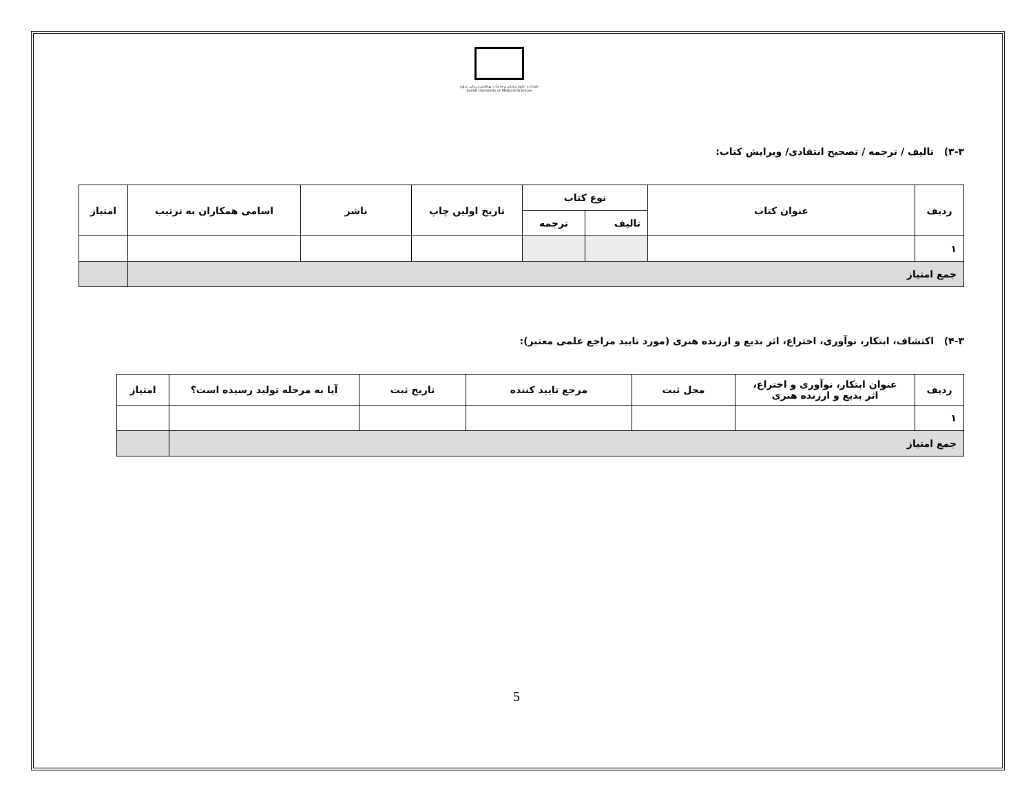دانشکده علوم پزشکی و خدمات بهداشتی درمانی ساوه
Saveh University of Medical Sciences
۳-۳) تالیف / ترجمه / تصحیح انتقادی/ ویرایش کتاب:
| ردیف | عنوان کتاب | نوع کتاب | | تاریخ اولین چاپ | ناشر | اسامی همکاران به ترتیب | امتیاز |
| --- | --- | --- | --- | --- | --- | --- | --- |
| | | تالیف | ترجمه | | | | |
| ۱ | | | | | | | |
| جمع امتیاز | | | | | | | |
۴-۳) اکتشاف، ابتکار، نوآوری، اختراع، اثر بدیع و ارزنده هنری (مورد تایید مراجع علمی معتبر):
| ردیف | عنوان ابتکار، نوآوری و اختراع، اثر بدیع و ارزنده هنری | محل ثبت | مرجع تایید کننده | تاریخ ثبت | آیا به مرحله تولید رسیده است؟ | امتیاز |
| --- | --- | --- | --- | --- | --- | --- |
| ۱ | | | | | | |
| جمع امتیاز | | | | | | |
5